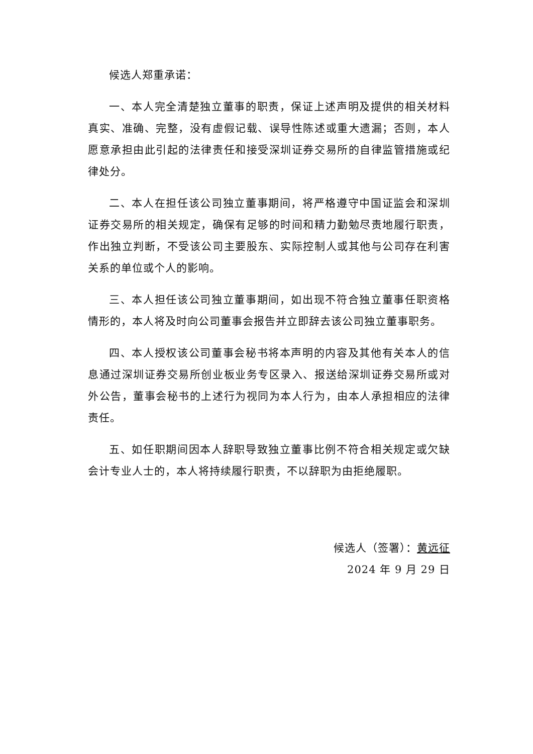候选人郑重承诺：
一、本人完全清楚独立董事的职责，保证上述声明及提供的相关材料真实、准确、完整，没有虚假记载、误导性陈述或重大遗漏；否则，本人愿意承担由此引起的法律责任和接受深圳证券交易所的自律监管措施或纪律处分。
二、本人在担任该公司独立董事期间，将严格遵守中国证监会和深圳证券交易所的相关规定，确保有足够的时间和精力勤勉尽责地履行职责，作出独立判断，不受该公司主要股东、实际控制人或其他与公司存在利害关系的单位或个人的影响。
三、本人担任该公司独立董事期间，如出现不符合独立董事任职资格情形的，本人将及时向公司董事会报告并立即辞去该公司独立董事职务。
四、本人授权该公司董事会秘书将本声明的内容及其他有关本人的信息通过深圳证券交易所创业板业务专区录入、报送给深圳证券交易所或对外公告，董事会秘书的上述行为视同为本人行为，由本人承担相应的法律责任。
五、如任职期间因本人辞职导致独立董事比例不符合相关规定或欠缺会计专业人士的，本人将持续履行职责，不以辞职为由拒绝履职。
候选人（签署）：黄远征
2024 年 9 月 29 日